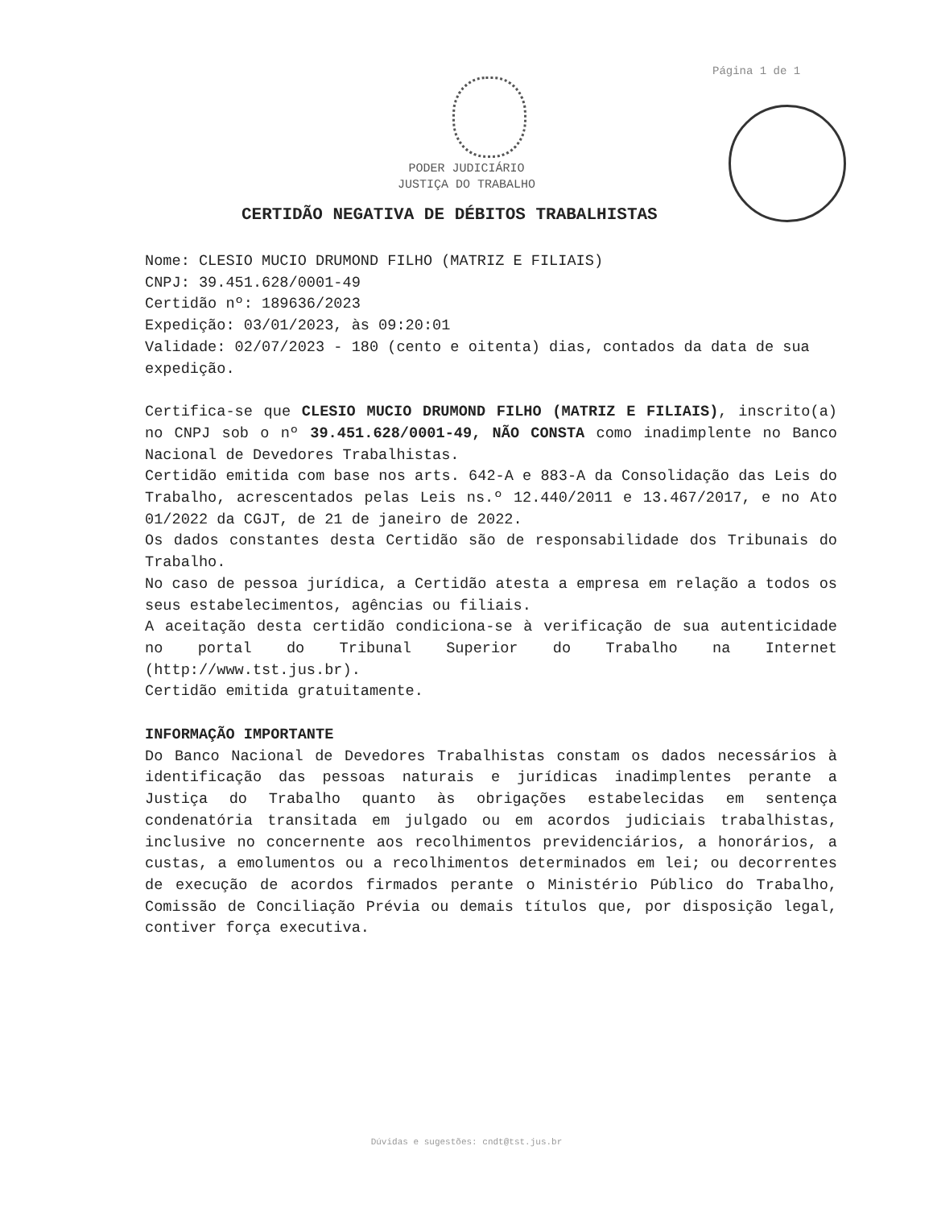Página 1 de 1
PODER JUDICIÁRIO
JUSTIÇA DO TRABALHO
CERTIDÃO NEGATIVA DE DÉBITOS TRABALHISTAS
Nome: CLESIO MUCIO DRUMOND FILHO (MATRIZ E FILIAIS)
CNPJ: 39.451.628/0001-49
Certidão nº: 189636/2023
Expedição: 03/01/2023, às 09:20:01
Validade: 02/07/2023 - 180 (cento e oitenta) dias, contados da data de sua expedição.
Certifica-se que CLESIO MUCIO DRUMOND FILHO (MATRIZ E FILIAIS), inscrito(a) no CNPJ sob o nº 39.451.628/0001-49, NÃO CONSTA como inadimplente no Banco Nacional de Devedores Trabalhistas.
Certidão emitida com base nos arts. 642-A e 883-A da Consolidação das Leis do Trabalho, acrescentados pelas Leis ns.º 12.440/2011 e 13.467/2017, e no Ato 01/2022 da CGJT, de 21 de janeiro de 2022.
Os dados constantes desta Certidão são de responsabilidade dos Tribunais do Trabalho.
No caso de pessoa jurídica, a Certidão atesta a empresa em relação a todos os seus estabelecimentos, agências ou filiais.
A aceitação desta certidão condiciona-se à verificação de sua autenticidade no portal do Tribunal Superior do Trabalho na Internet (http://www.tst.jus.br).
Certidão emitida gratuitamente.
INFORMAÇÃO IMPORTANTE
Do Banco Nacional de Devedores Trabalhistas constam os dados necessários à identificação das pessoas naturais e jurídicas inadimplentes perante a Justiça do Trabalho quanto às obrigações estabelecidas em sentença condenatória transitada em julgado ou em acordos judiciais trabalhistas, inclusive no concernente aos recolhimentos previdenciários, a honorários, a custas, a emolumentos ou a recolhimentos determinados em lei; ou decorrentes de execução de acordos firmados perante o Ministério Público do Trabalho, Comissão de Conciliação Prévia ou demais títulos que, por disposição legal, contiver força executiva.
Dúvidas e sugestões: cndt@tst.jus.br